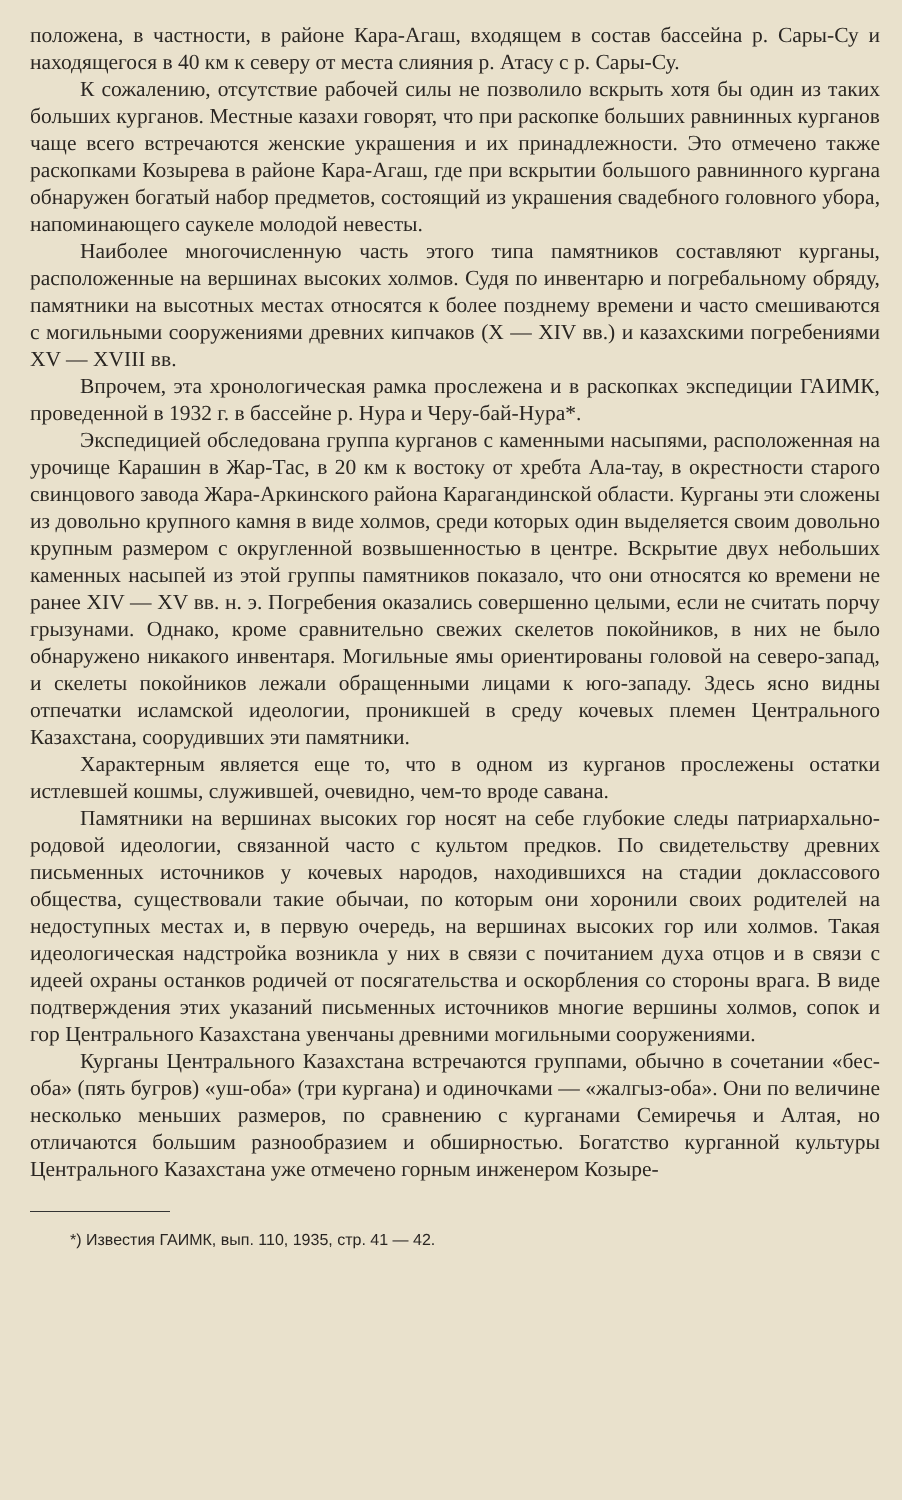положена, в частности, в районе Кара-Агаш, входящем в состав бассейна р. Сары-Су и находящегося в 40 км к северу от места слияния р. Атасу с р. Сары-Су.
К сожалению, отсутствие рабочей силы не позволило вскрыть хотя бы один из таких больших курганов. Местные казахи говорят, что при раскопке больших равнинных курганов чаще всего встречаются женские украшения и их принадлежности. Это отмечено также раскопками Козырева в районе Кара-Агаш, где при вскрытии большого равнинного кургана обнаружен богатый набор предметов, состоящий из украшения свадебного головного убора, напоминающего саукеле молодой невесты.
Наиболее многочисленную часть этого типа памятников составляют курганы, расположенные на вершинах высоких холмов. Судя по инвентарю и погребальному обряду, памятники на высотных местах относятся к более позднему времени и часто смешиваются с могильными сооружениями древних кипчаков (X — XIV вв.) и казахскими погребениями XV — XVIII вв.
Впрочем, эта хронологическая рамка прослежена и в раскопках экспедиции ГАИМК, проведенной в 1932 г. в бассейне р. Нура и Черу-бай-Нура*.
Экспедицией обследована группа курганов с каменными насыпями, расположенная на урочище Карашин в Жар-Тас, в 20 км к востоку от хребта Ала-тау, в окрестности старого свинцового завода Жара-Аркинского района Карагандинской области. Курганы эти сложены из довольно крупного камня в виде холмов, среди которых один выделяется своим довольно крупным размером с округленной возвышенностью в центре. Вскрытие двух небольших каменных насыпей из этой группы памятников показало, что они относятся ко времени не ранее XIV — XV вв. н. э. Погребения оказались совершенно целыми, если не считать порчу грызунами. Однако, кроме сравнительно свежих скелетов покойников, в них не было обнаружено никакого инвентаря. Могильные ямы ориентированы головой на северо-запад, и скелеты покойников лежали обращенными лицами к юго-западу. Здесь ясно видны отпечатки исламской идеологии, проникшей в среду кочевых племен Центрального Казахстана, соорудивших эти памятники.
Характерным является еще то, что в одном из курганов прослежены остатки истлевшей кошмы, служившей, очевидно, чем-то вроде савана.
Памятники на вершинах высоких гор носят на себе глубокие следы патриархально-родовой идеологии, связанной часто с культом предков. По свидетельству древних письменных источников у кочевых народов, находившихся на стадии доклассового общества, существовали такие обычаи, по которым они хоронили своих родителей на недоступных местах и, в первую очередь, на вершинах высоких гор или холмов. Такая идеологическая надстройка возникла у них в связи с почитанием духа отцов и в связи с идеей охраны останков родичей от посягательства и оскорбления со стороны врага. В виде подтверждения этих указаний письменных источников многие вершины холмов, сопок и гор Центрального Казахстана увенчаны древними могильными сооружениями.
Курганы Центрального Казахстана встречаются группами, обычно в сочетании «бес-оба» (пять бугров) «уш-оба» (три кургана) и одиночками — «жалгыз-оба». Они по величине несколько меньших размеров, по сравнению с курганами Семиречья и Алтая, но отличаются большим разнообразием и обширностью. Богатство курганной культуры Центрального Казахстана уже отмечено горным инженером Козыре-
*) Известия ГАИМК, вып. 110, 1935, стр. 41 — 42.